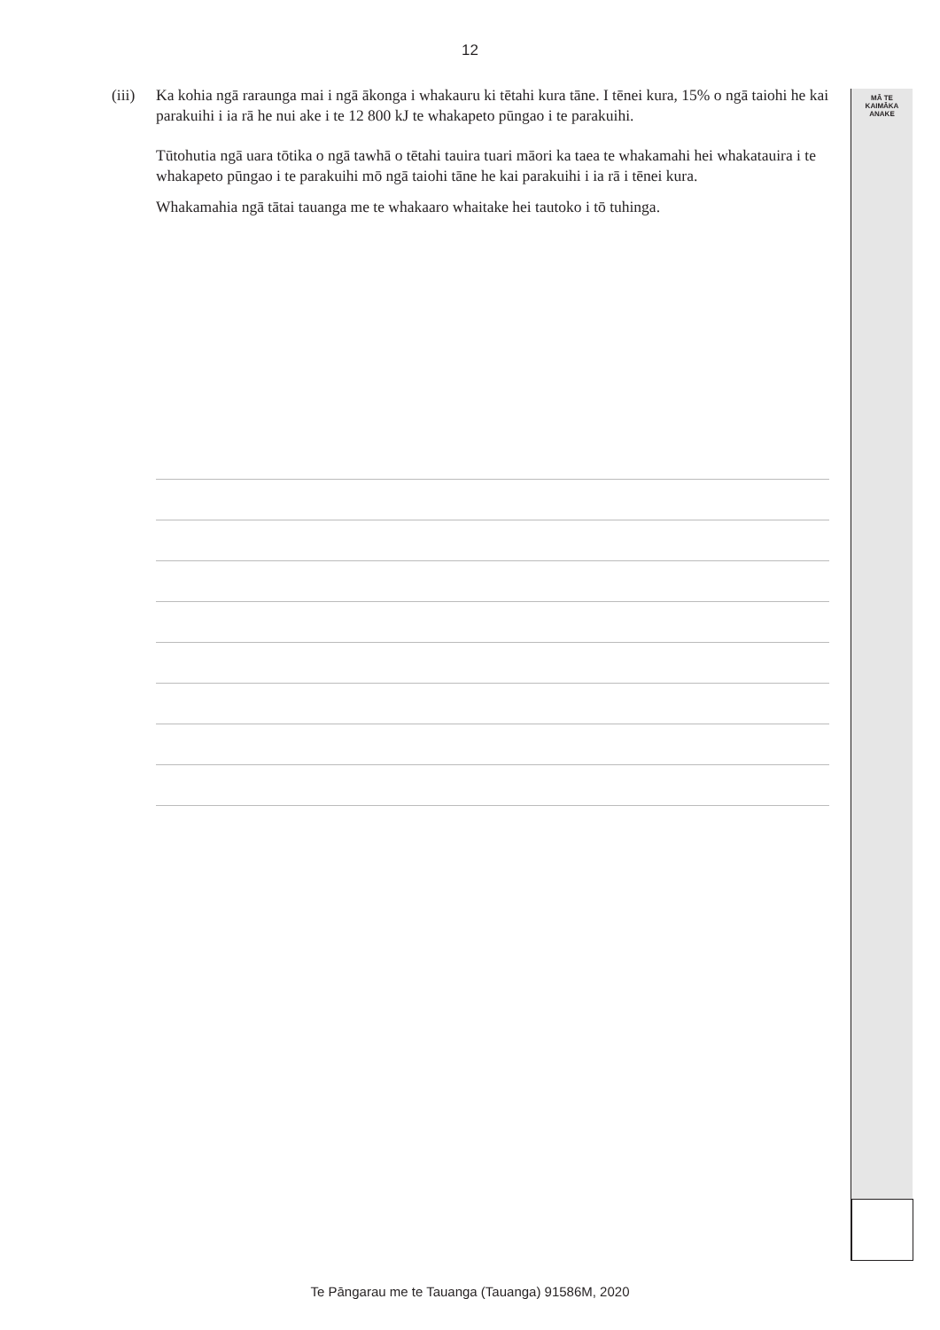12
MĀ TE
KAIMĀKA
ANAKE
(iii)
Ka kohia ngā raraunga mai i ngā ākonga i whakauru ki tētahi kura tāne. I tēnei kura, 15% o ngā taiohi he kai parakuihi i ia rā he nui ake i te 12 800 kJ te whakapeto pūngao i te parakuihi.
Tūtohutia ngā uara tōtika o ngā tawhā o tētahi tauira tuari māori ka taea te whakamahi hei whakatauira i te whakapeto pūngao i te parakuihi mō ngā taiohi tāne he kai parakuihi i ia rā i tēnei kura.
Whakamahia ngā tātai tauanga me te whakaaro whaitake hei tautoko i tō tuhinga.
Te Pāngarau me te Tauanga (Tauanga) 91586M, 2020